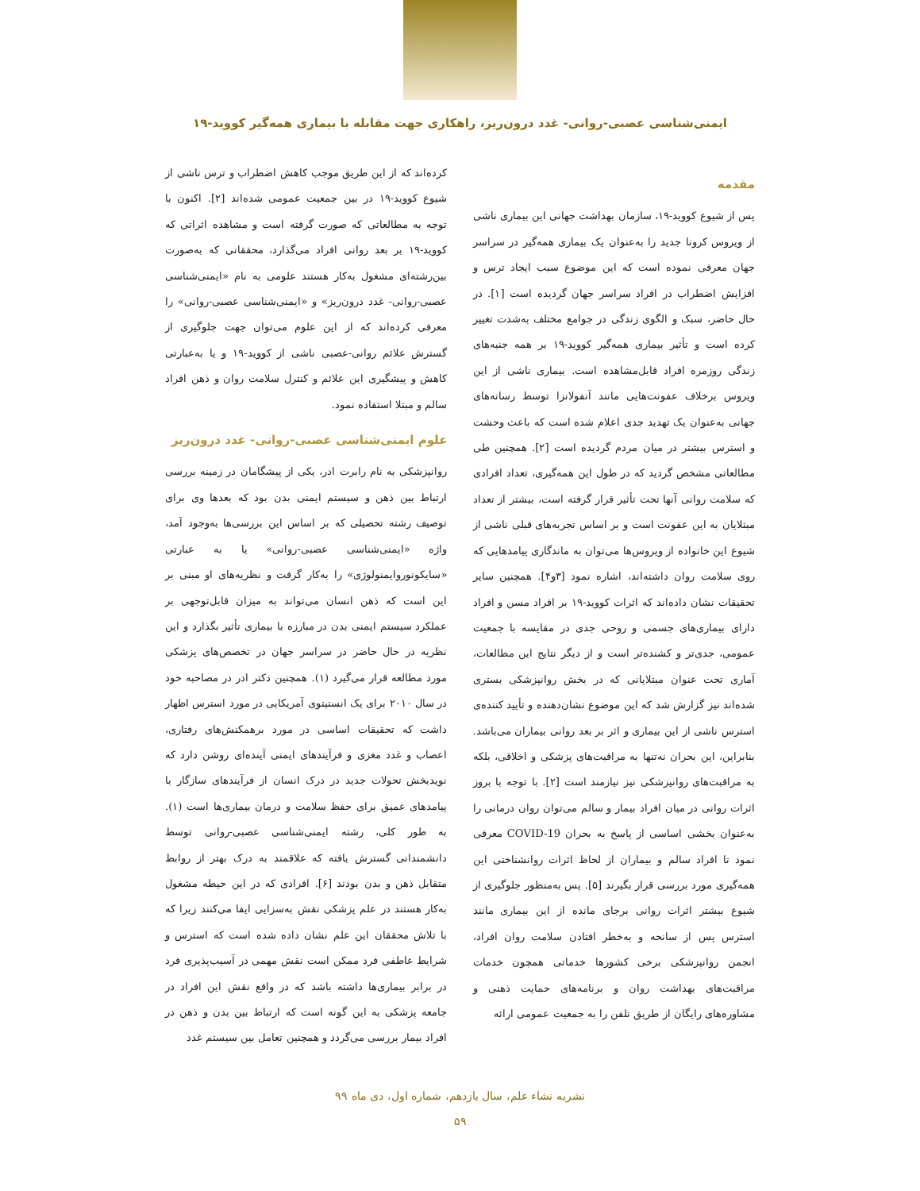ایمنی‌شناسی عصبی-روانی- غدد درون‌ریز، راهکاری جهت مقابله با بیماری همه‌گیر کووید-۱۹
مقدمه
پس از شیوع کووید-۱۹، سازمان بهداشت جهانی این بیماری ناشی از ویروس کرونا جدید را به‌عنوان یک بیماری همه‌گیر در سراسر جهان معرفی نموده است که این موضوع سبب ایجاد ترس و افزایش اضطراب در افراد سراسر جهان گردیده است [۱]. در حال حاضر، سبک و الگوی زندگی در جوامع مختلف به‌شدت تغییر کرده است و تأثیر بیماری همه‌گیر کووید-۱۹ بر همه جنبه‌های زندگی روزمره افراد قابل‌مشاهده است. بیماری ناشی از این ویروس برخلاف عفونت‌هایی مانند آنفولانزا توسط رسانه‌های جهانی به‌عنوان یک تهدید جدی اعلام شده است که باعث وحشت و استرس بیشتر در میان مردم گردیده است [۲]. همچنین طی مطالعاتی مشخص گردید که در طول این همه‌گیری، تعداد افرادی که سلامت روانی آنها تحت تأثیر قرار گرفته است، بیشتر از تعداد مبتلایان به این عفونت است و بر اساس تجربه‌های قبلی ناشی از شیوع این خانواده از ویروس‌ها می‌توان به ماندگاری پیامدهایی که روی سلامت روان داشته‌اند، اشاره نمود [۳و۴]. همچنین سایر تحقیقات نشان داده‌اند که اثرات کووید-۱۹ بر افراد مسن و افراد دارای بیماری‌های جسمی و روحی جدی در مقایسه با جمعیت عمومی، جدی‌تر و کشنده‌تر است و از دیگر نتایج این مطالعات، آماری تحت عنوان مبتلایانی که در بخش روانپزشکی بستری شده‌اند نیز گزارش شد که این موضوع نشان‌دهنده و تأیید کننده‌ی استرس ناشی از این بیماری و اثر بر بعد روانی بیماران می‌باشد. بنابراین، این بحران نه‌تنها به مراقبت‌های پزشکی و اخلاقی، بلکه به مراقبت‌های روانپزشکی نیز نیازمند است [۲]. با توجه با بروز اثرات روانی در میان افراد بیمار و سالم می‌توان روان درمانی را به‌عنوان بخشی اساسی از پاسخ به بحران COVID-19 معرفی نمود تا افراد سالم و بیماران از لحاظ اثرات روانشناختی این همه‌گیری مورد بررسی قرار بگیرند [۵]. پس به‌منظور جلوگیری از شیوع بیشتر اثرات روانی برجای مانده از این بیماری مانند استرس پس از سانحه و به‌خطر افتادن سلامت روان افراد، انجمن روانپزشکی برخی کشورها خدماتی همچون خدمات مراقبت‌های بهداشت روان و برنامه‌های حمایت ذهنی و مشاوره‌های رایگان از طریق تلفن را به جمعیت عمومی ارائه
کرده‌اند که از این طریق موجب کاهش اضطراب و ترس ناشی از شیوع کووید-۱۹ در بین جمعیت عمومی شده‌اند [۲]. اکنون با توجه به مطالعاتی که صورت گرفته است و مشاهده اثراتی که کووید-۱۹ بر بعد روانی افراد می‌گذارد، محققانی که به‌صورت بین‌رشته‌ای مشغول به‌کار هستند علومی به نام «ایمنی‌شناسی عصبی-روانی- غدد درون‌ریز» و «ایمنی‌شناسی عصبی-روانی» را معرفی کرده‌اند که از این علوم می‌توان جهت جلوگیری از گسترش علائم روانی-عصبی ناشی از کووید-۱۹ و یا به‌عبارتی کاهش و پیشگیری این علائم و کنترل سلامت روان و ذهن افراد سالم و مبتلا استفاده نمود.
علوم ایمنی‌شناسی عصبی-روانی- غدد درون‌ریز
روانپزشکی به نام رابرت ادر، یکی از پیشگامان در زمینه بررسی ارتباط بین ذهن و سیستم ایمنی بدن بود که بعدها وی برای توصیف رشته تحصیلی که بر اساس این بررسی‌ها به‌وجود آمد، واژه «ایمنی‌شناسی عصبی-روانی» یا به عبارتی «سایکونوروایمنولوژی» را به‌کار گرفت و نظریه‌های او مبنی بر این است که ذهن انسان می‌تواند به میزان قابل‌توجهی بر عملکرد سیستم ایمنی بدن در مبارزه با بیماری تأثیر بگذارد و این نظریه در حال حاضر در سراسر جهان در تخصص‌های پزشکی مورد مطالعه قرار می‌گیرد (۱). همچنین دکتر ادر در مصاحبه خود در سال ۲۰۱۰ برای یک انستیتوی آمریکایی در مورد استرس اظهار داشت که تحقیقات اساسی در مورد برهمکنش‌های رفتاری، اعصاب و غدد مغزی و فرآیندهای ایمنی آینده‌ای روشن دارد که نویدبخش تحولات جدید در درک انسان از فرآیندهای سازگار با پیامدهای عمیق برای حفظ سلامت و درمان بیماری‌ها است (۱). به طور کلی، رشته ایمنی‌شناسی عصبی-روانی توسط دانشمندانی گسترش یافته که علاقمند به درک بهتر از روابط متقابل ذهن و بدن بودند [۶]. افرادی که در این حیطه مشغول به‌کار هستند در علم پزشکی نقش به‌سزایی ایفا می‌کنند زیرا که با تلاش محققان این علم نشان داده شده است که استرس و شرایط عاطفی فرد ممکن است نقش مهمی در آسیب‌پذیری فرد در برابر بیماری‌ها داشته باشد که در واقع نقش این افراد در جامعه پزشکی به این گونه است که ارتباط بین بدن و ذهن در افراد بیمار بررسی می‌گردد و همچنین تعامل بین سیستم غدد
نشریه نشاء علم، سال یازدهم، شماره اول، دی ماه ۹۹
۵۹